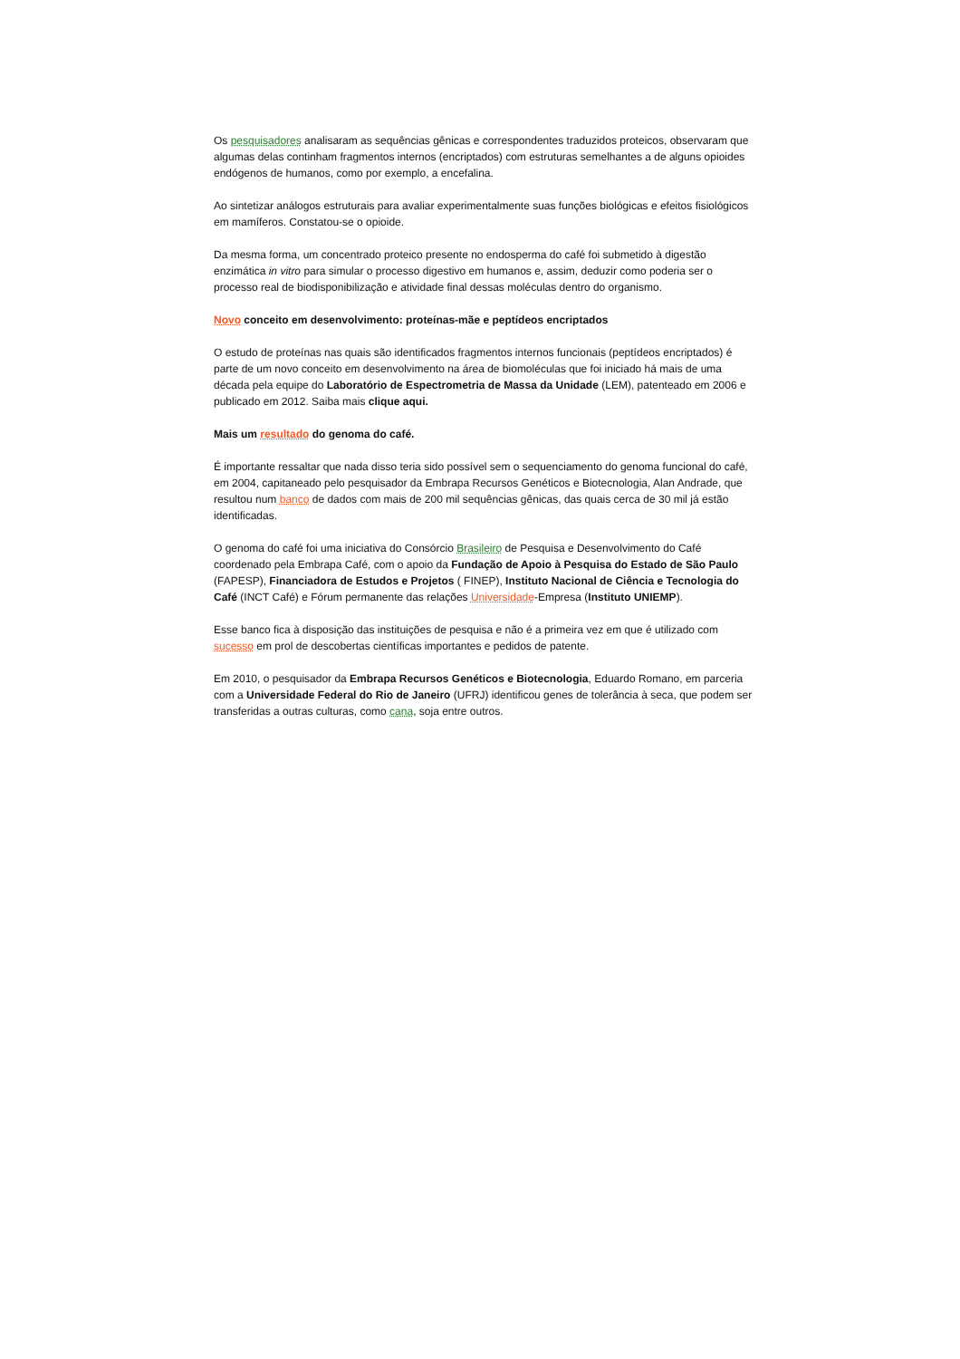Os pesquisadores analisaram as sequências gênicas e correspondentes traduzidos proteicos, observaram que algumas delas continham fragmentos internos (encriptados) com estruturas semelhantes a de alguns opioides endógenos de humanos, como por exemplo, a encefalina.
Ao sintetizar análogos estruturais para avaliar experimentalmente suas funções biológicas e efeitos fisiológicos em mamíferos. Constatou-se o opioide.
Da mesma forma, um concentrado proteico presente no endosperma do café foi submetido à digestão enzimática in vitro para simular o processo digestivo em humanos e, assim, deduzir como poderia ser o processo real de biodisponibilização e atividade final dessas moléculas dentro do organismo.
Novo conceito em desenvolvimento: proteínas-mãe e peptídeos encriptados
O estudo de proteínas nas quais são identificados fragmentos internos funcionais (peptídeos encriptados) é parte de um novo conceito em desenvolvimento na área de biomoléculas que foi iniciado há mais de uma década pela equipe do Laboratório de Espectrometria de Massa da Unidade (LEM), patenteado em 2006 e publicado em 2012. Saiba mais clique aqui.
Mais um resultado do genoma do café.
É importante ressaltar que nada disso teria sido possível sem o sequenciamento do genoma funcional do café, em 2004, capitaneado pelo pesquisador da Embrapa Recursos Genéticos e Biotecnologia, Alan Andrade, que resultou num banco de dados com mais de 200 mil sequências gênicas, das quais cerca de 30 mil já estão identificadas.
O genoma do café foi uma iniciativa do Consórcio Brasileiro de Pesquisa e Desenvolvimento do Café coordenado pela Embrapa Café, com o apoio da Fundação de Apoio à Pesquisa do Estado de São Paulo (FAPESP), Financiadora de Estudos e Projetos ( FINEP), Instituto Nacional de Ciência e Tecnologia do Café (INCT Café) e Fórum permanente das relações Universidade-Empresa (Instituto UNIEMP).
Esse banco fica à disposição das instituições de pesquisa e não é a primeira vez em que é utilizado com sucesso em prol de descobertas científicas importantes e pedidos de patente.
Em 2010, o pesquisador da Embrapa Recursos Genéticos e Biotecnologia, Eduardo Romano, em parceria com a Universidade Federal do Rio de Janeiro (UFRJ) identificou genes de tolerância à seca, que podem ser transferidas a outras culturas, como cana, soja entre outros.